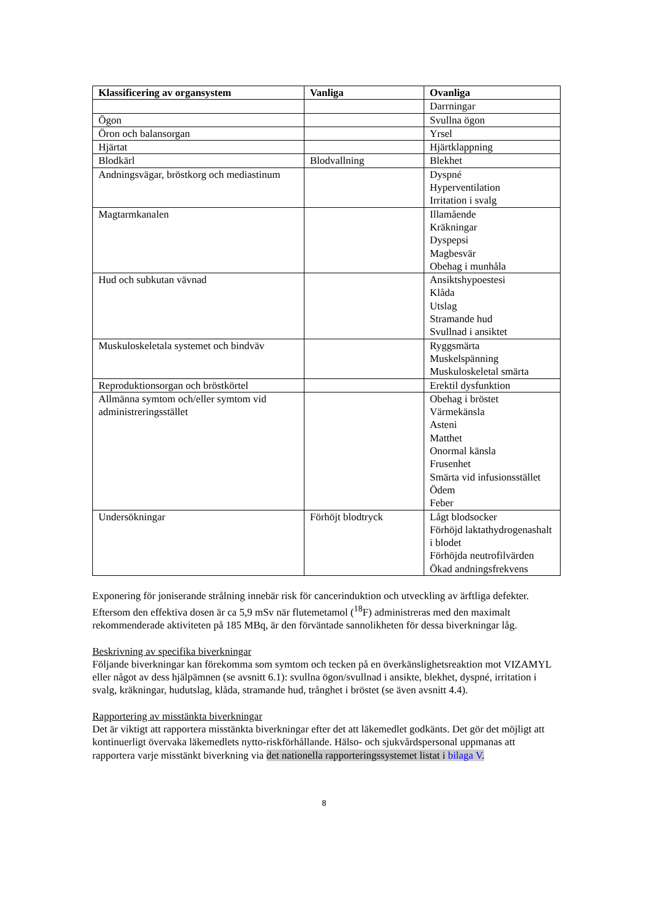| Klassificering av organsystem | Vanliga | Ovanliga |
| --- | --- | --- |
| | | Darrningar |
| Ögon | | Svullna ögon |
| Öron och balansorgan | | Yrsel |
| Hjärtat | | Hjärtklappning |
| Blodkärl | Blodvallning | Blekhet |
| Andningsvägar, bröstkorg och mediastinum | | Dyspné Hyperventilation Irritation i svalg |
| Magtarmkanalen | | Illamående Kräkningar Dyspepsi Magbesvär Obehag i munhåla |
| Hud och subkutan vävnad | | Ansiktshypoestesi Klåda Utslag Stramande hud Svullnad i ansiktet |
| Muskuloskeletala systemet och bindväv | | Ryggsmärta Muskelspänning Muskuloskeletal smärta |
| Reproduktionsorgan och bröstkörtel | | Erektil dysfunktion |
| Allmänna symtom och/eller symtom vid administreringsstället | | Obehag i bröstet Värmekänsla Asteni Matthet Onormal känsla Frusenhet Smärta vid infusionsstället Ödem Feber |
| Undersökningar | Förhöjt blodtryck | Lågt blodsocker Förhöjd laktathydrogenashalt i blodet Förhöjda neutrofilvärden Ökad andningsfrekvens |
Exponering för joniserande strålning innebär risk för cancerinduktion och utveckling av ärftliga defekter. Eftersom den effektiva dosen är ca 5,9 mSv när flutemetamol (<sup>18</sup>F) administreras med den maximalt rekommenderade aktiviteten på 185 MBq, är den förväntade sannolikheten för dessa biverkningar låg.
Beskrivning av specifika biverkningar
Följande biverkningar kan förekomma som symtom och tecken på en överkänslighetsreaktion mot VIZAMYL eller något av dess hjälpämnen (se avsnitt 6.1): svullna ögon/svullnad i ansikte, blekhet, dyspné, irritation i svalg, kräkningar, hudutslag, klåda, stramande hud, trånghet i bröstet (se även avsnitt 4.4).
Rapportering av misstänkta biverkningar
Det är viktigt att rapportera misstänkta biverkningar efter det att läkemedlet godkänts. Det gör det möjligt att kontinuerligt övervaka läkemedlets nytto-riskförhållande. Hälso- och sjukvårdspersonal uppmanas att rapportera varje misstänkt biverkning via det nationella rapporteringssystemet listat i bilaga V.
8